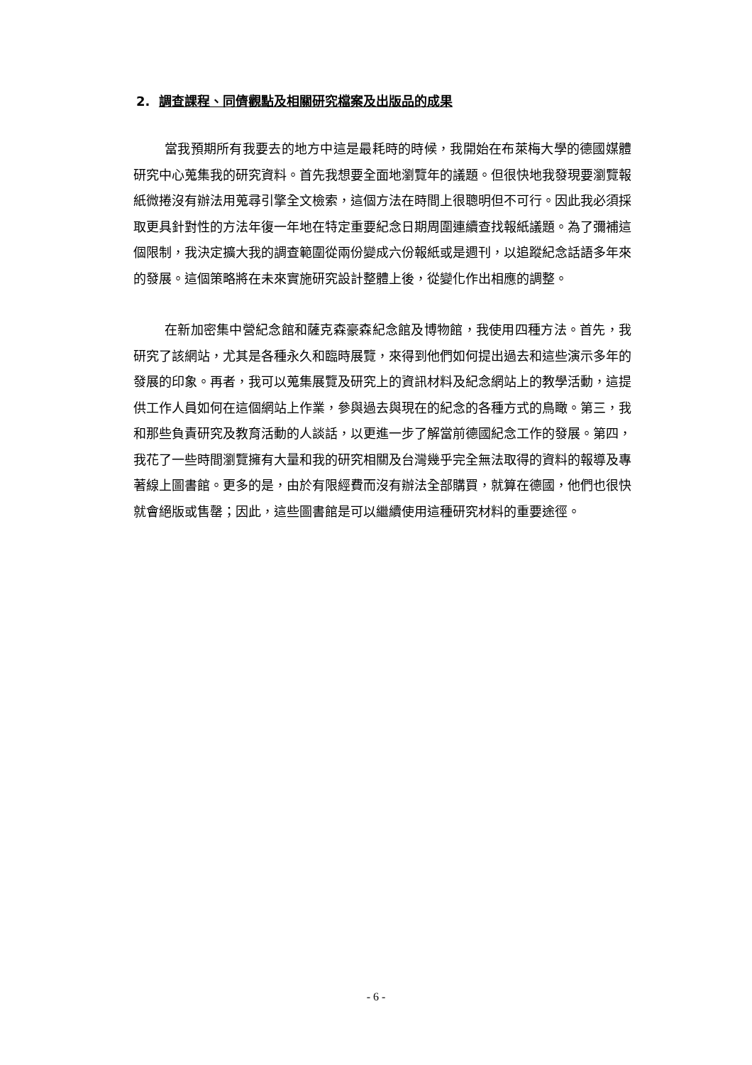2. 調查課程、同儕觀點及相關研究檔案及出版品的成果
當我預期所有我要去的地方中這是最耗時的時候，我開始在布萊梅大學的德國媒體研究中心蒐集我的研究資料。首先我想要全面地瀏覽年的議題。但很快地我發現要瀏覽報紙微捲沒有辦法用蒐尋引擎全文檢索，這個方法在時間上很聰明但不可行。因此我必須採取更具針對性的方法年復一年地在特定重要紀念日期周圍連續查找報紙議題。為了彌補這個限制，我決定擴大我的調查範圍從兩份變成六份報紙或是週刊，以追蹤紀念話語多年來的發展。這個策略將在未來實施研究設計整體上後，從變化作出相應的調整。
在新加密集中營紀念館和薩克森豪森紀念館及博物館，我使用四種方法。首先，我研究了該網站，尤其是各種永久和臨時展覽，來得到他們如何提出過去和這些演示多年的發展的印象。再者，我可以蒐集展覽及研究上的資訊材料及紀念網站上的教學活動，這提供工作人員如何在這個網站上作業，參與過去與現在的紀念的各種方式的鳥瞰。第三，我和那些負責研究及教育活動的人談話，以更進一步了解當前德國紀念工作的發展。第四，我花了一些時間瀏覽擁有大量和我的研究相關及台灣幾乎完全無法取得的資料的報導及專著線上圖書館。更多的是，由於有限經費而沒有辦法全部購買，就算在德國，他們也很快就會絕版或售罄；因此，這些圖書館是可以繼續使用這種研究材料的重要途徑。
- 6 -